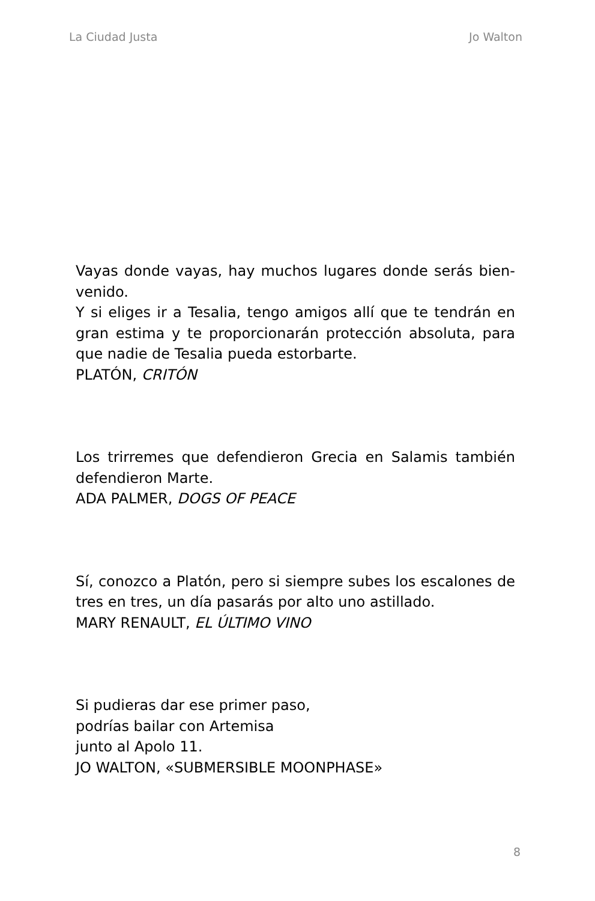La Ciudad Justa Jo Walton
Vayas donde vayas, hay muchos lugares donde serás bien-venido.
Y si eliges ir a Tesalia, tengo amigos allí que te tendrán en gran estima y te proporcionarán protección absoluta, para que nadie de Tesalia pueda estorbarte.
PLATÓN, CRITÓN
Los trirremes que defendieron Grecia en Salamis también defendieron Marte.
ADA PALMER, DOGS OF PEACE
Sí, conozco a Platón, pero si siempre subes los escalones de tres en tres, un día pasarás por alto uno astillado.
MARY RENAULT, EL ÚLTIMO VINO
Si pudieras dar ese primer paso,
podrías bailar con Artemisa
junto al Apolo 11.
JO WALTON, «SUBMERSIBLE MOONPHASE»
8